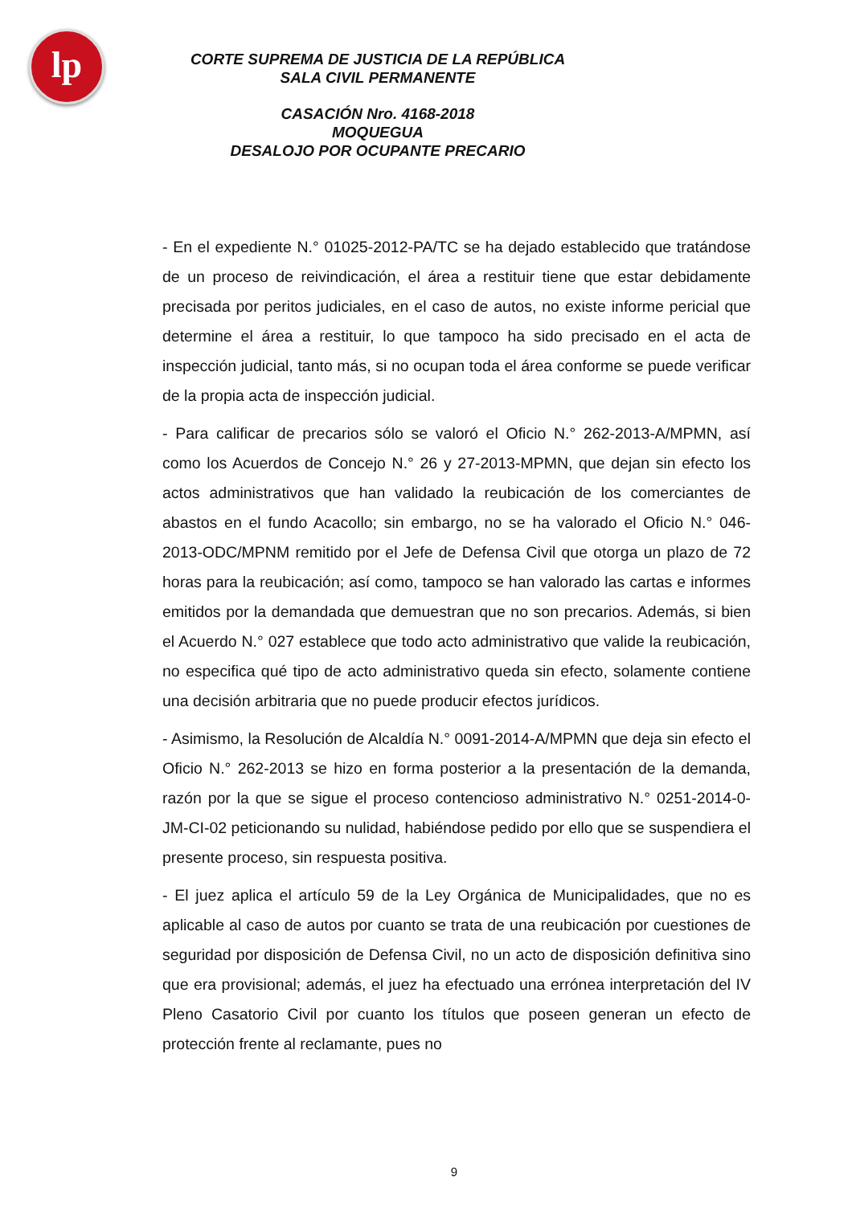lp
CORTE SUPREMA DE JUSTICIA DE LA REPÚBLICA
SALA CIVIL PERMANENTE
CASACIÓN Nro. 4168-2018
MOQUEGUA
DESALOJO POR OCUPANTE PRECARIO
- En el expediente N.° 01025-2012-PA/TC se ha dejado establecido que tratándose de un proceso de reivindicación, el área a restituir tiene que estar debidamente precisada por peritos judiciales, en el caso de autos, no existe informe pericial que determine el área a restituir, lo que tampoco ha sido precisado en el acta de inspección judicial, tanto más, si no ocupan toda el área conforme se puede verificar de la propia acta de inspección judicial.
- Para calificar de precarios sólo se valoró el Oficio N.° 262-2013-A/MPMN, así como los Acuerdos de Concejo N.° 26 y 27-2013-MPMN, que dejan sin efecto los actos administrativos que han validado la reubicación de los comerciantes de abastos en el fundo Acacollo; sin embargo, no se ha valorado el Oficio N.° 046-2013-ODC/MPNM remitido por el Jefe de Defensa Civil que otorga un plazo de 72 horas para la reubicación; así como, tampoco se han valorado las cartas e informes emitidos por la demandada que demuestran que no son precarios. Además, si bien el Acuerdo N.° 027 establece que todo acto administrativo que valide la reubicación, no especifica qué tipo de acto administrativo queda sin efecto, solamente contiene una decisión arbitraria que no puede producir efectos jurídicos.
- Asimismo, la Resolución de Alcaldía N.° 0091-2014-A/MPMN que deja sin efecto el Oficio N.° 262-2013 se hizo en forma posterior a la presentación de la demanda, razón por la que se sigue el proceso contencioso administrativo N.° 0251-2014-0-JM-CI-02 peticionando su nulidad, habiéndose pedido por ello que se suspendiera el presente proceso, sin respuesta positiva.
- El juez aplica el artículo 59 de la Ley Orgánica de Municipalidades, que no es aplicable al caso de autos por cuanto se trata de una reubicación por cuestiones de seguridad por disposición de Defensa Civil, no un acto de disposición definitiva sino que era provisional; además, el juez ha efectuado una errónea interpretación del IV Pleno Casatorio Civil por cuanto los títulos que poseen generan un efecto de protección frente al reclamante, pues no
9